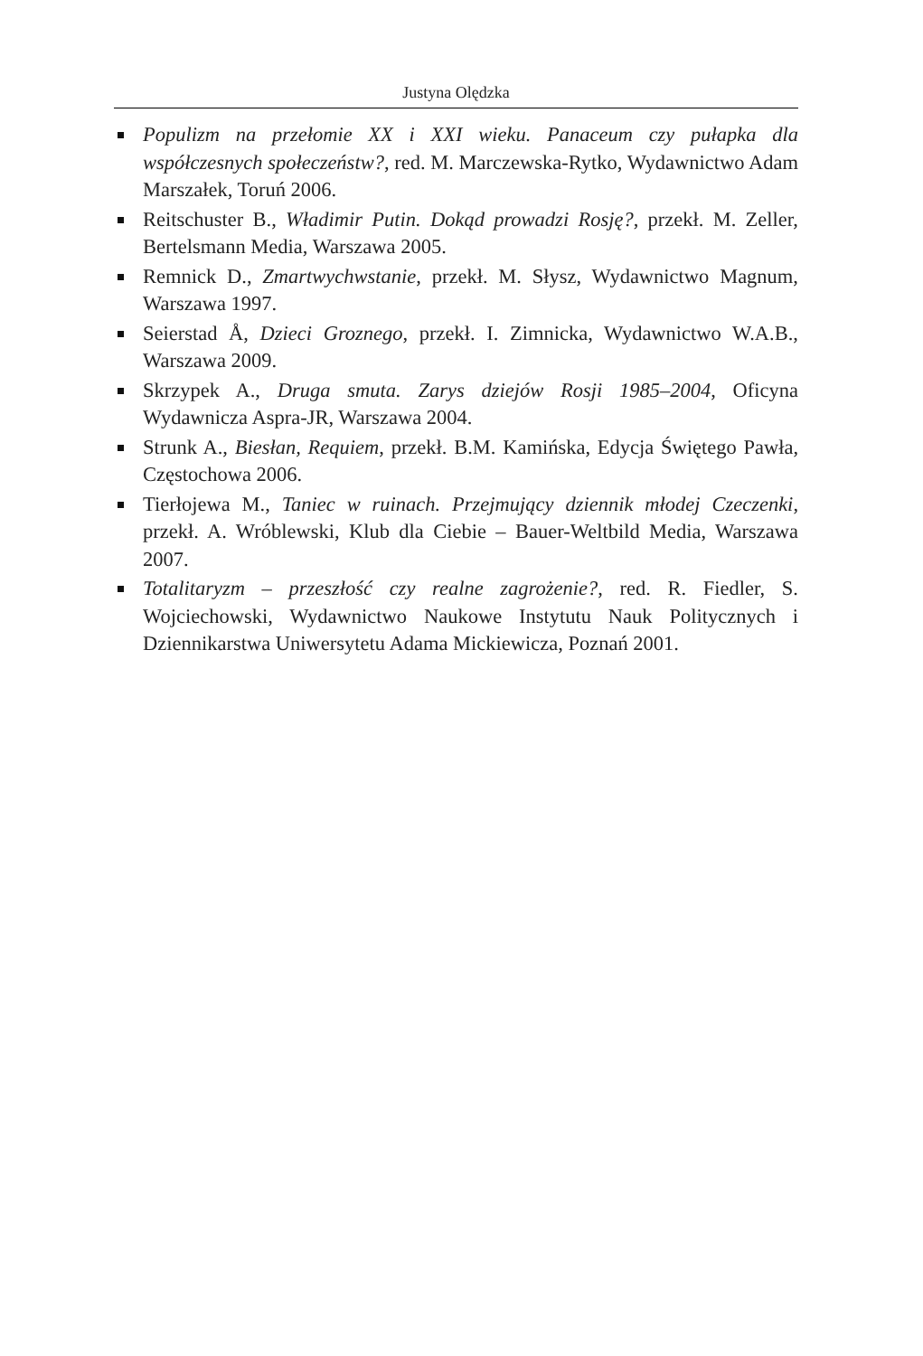Justyna Olędzka
Populizm na przełomie XX i XXI wieku. Panaceum czy pułapka dla współczesnych społeczeństw?, red. M. Marczewska-Rytko, Wydawnictwo Adam Marszałek, Toruń 2006.
Reitschuster B., Władimir Putin. Dokąd prowadzi Rosję?, przekł. M. Zeller, Bertelsmann Media, Warszawa 2005.
Remnick D., Zmartwychwstanie, przekł. M. Słysz, Wydawnictwo Magnum, Warszawa 1997.
Seierstad Å, Dzieci Groznego, przekł. I. Zimnicka, Wydawnictwo W.A.B., Warszawa 2009.
Skrzypek A., Druga smuta. Zarys dziejów Rosji 1985–2004, Oficyna Wydawnicza Aspra-JR, Warszawa 2004.
Strunk A., Biesłan, Requiem, przekł. B.M. Kamińska, Edycja Świętego Pawła, Częstochowa 2006.
Tierłojewa M., Taniec w ruinach. Przejmujący dziennik młodej Czeczenki, przekł. A. Wróblewski, Klub dla Ciebie – Bauer-Weltbild Media, Warszawa 2007.
Totalitaryzm – przeszłość czy realne zagrożenie?, red. R. Fiedler, S. Wojciechowski, Wydawnictwo Naukowe Instytutu Nauk Politycznych i Dziennikarstwa Uniwersytetu Adama Mickiewicza, Poznań 2001.